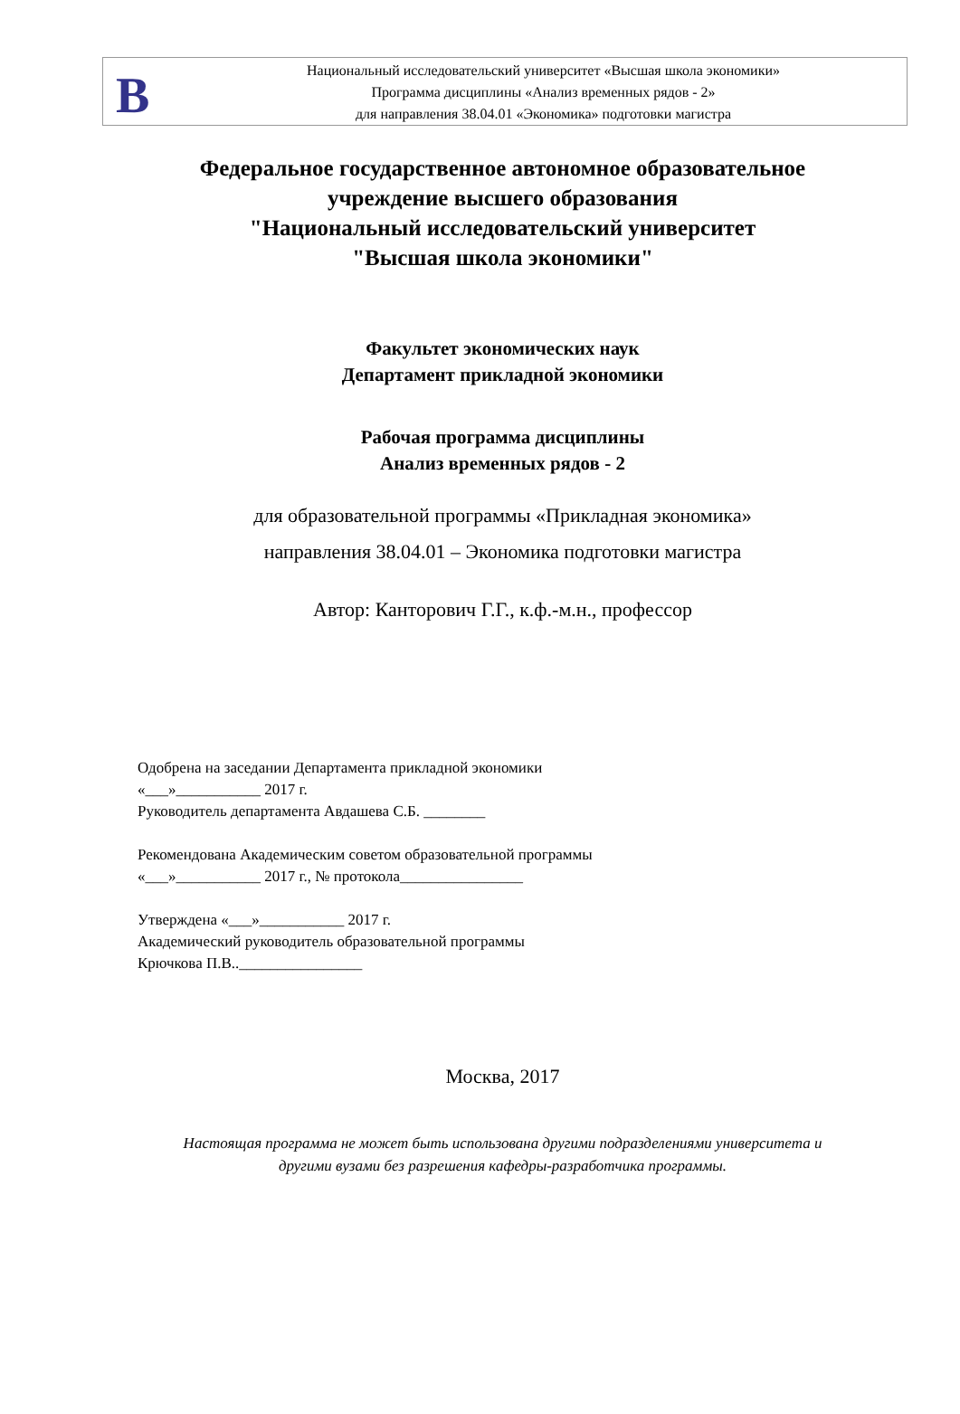В
Национальный исследовательский университет «Высшая школа экономики»
Программа дисциплины «Анализ временных рядов - 2»
для направления 38.04.01 «Экономика» подготовки магистра
Федеральное государственное автономное образовательное
учреждение высшего образования
"Национальный исследовательский университет
"Высшая школа экономики"
Факультет экономических наук
Департамент прикладной экономики
Рабочая программа дисциплины
Анализ временных рядов - 2
для образовательной программы «Прикладная экономика»
направления 38.04.01 – Экономика подготовки магистра
Автор: Канторович Г.Г., к.ф.-м.н., профессор
Одобрена на заседании Департамента прикладной экономики
«___»___________ 2017 г.
Руководитель департамента Авдашева С.Б. ________
Рекомендована Академическим советом образовательной программы
«___»___________ 2017 г., № протокола________________
Утверждена «___»___________ 2017 г.
Академический руководитель образовательной программы
Крючкова П.В..________________
Москва, 2017
Настоящая программа не может быть использована другими подразделениями университета и
другими вузами без разрешения кафедры-разработчика программы.